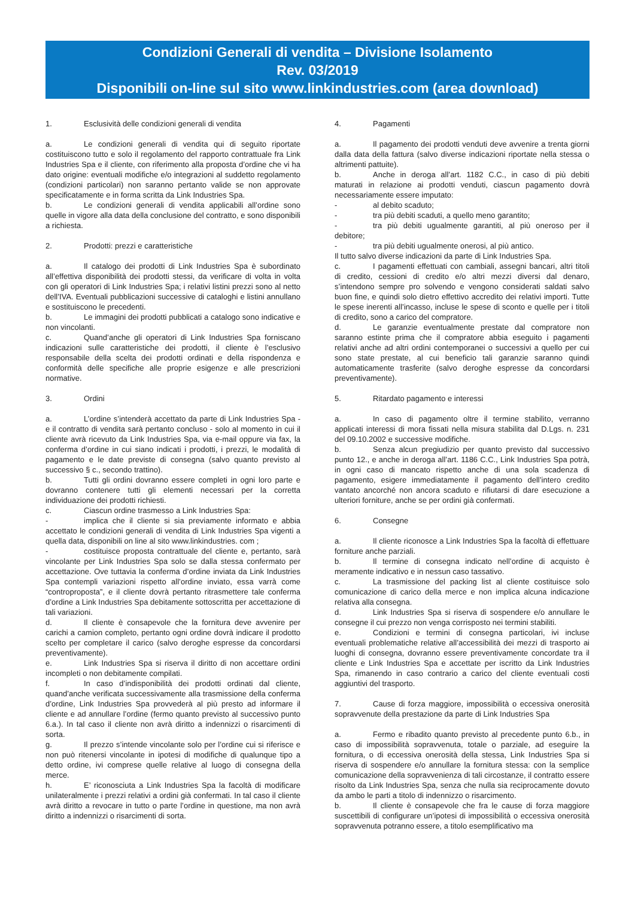Condizioni Generali di vendita – Divisione Isolamento
Rev. 03/2019
Disponibili on-line sul sito www.linkindustries.com (area download)
1. Esclusività delle condizioni generali di vendita
a. Le condizioni generali di vendita qui di seguito riportate costituiscono tutto e solo il regolamento del rapporto contrattuale fra Link Industries Spa e il cliente, con riferimento alla proposta d’ordine che vi ha dato origine: eventuali modifiche e/o integrazioni al suddetto regolamento (condizioni particolari) non saranno pertanto valide se non approvate specificatamente e in forma scritta da Link Industries Spa.
b. Le condizioni generali di vendita applicabili all’ordine sono quelle in vigore alla data della conclusione del contratto, e sono disponibili a richiesta.
2. Prodotti: prezzi e caratteristiche
a. Il catalogo dei prodotti di Link Industries Spa è subordinato all’effettiva disponibilità dei prodotti stessi, da verificare di volta in volta con gli operatori di Link Industries Spa; i relativi listini prezzi sono al netto dell’IVA. Eventuali pubblicazioni successive di cataloghi e listini annullano e sostituiscono le precedenti.
b. Le immagini dei prodotti pubblicati a catalogo sono indicative e non vincolanti.
c. Quand’anche gli operatori di Link Industries Spa forniscano indicazioni sulle caratteristiche dei prodotti, il cliente è l’esclusivo responsabile della scelta dei prodotti ordinati e della rispondenza e conformità delle specifiche alle proprie esigenze e alle prescrizioni normative.
3. Ordini
a. L’ordine s’intenderà accettato da parte di Link Industries Spa - e il contratto di vendita sarà pertanto concluso - solo al momento in cui il cliente avrà ricevuto da Link Industries Spa, via e-mail oppure via fax, la conferma d’ordine in cui siano indicati i prodotti, i prezzi, le modalità di pagamento e le date previste di consegna (salvo quanto previsto al successivo § c., secondo trattino).
b. Tutti gli ordini dovranno essere completi in ogni loro parte e dovranno contenere tutti gli elementi necessari per la corretta individuazione dei prodotti richiesti.
c. Ciascun ordine trasmesso a Link Industries Spa:
- implica che il cliente si sia previamente informato e abbia accettato le condizioni generali di vendita di Link Industries Spa vigenti a quella data, disponibili on line al sito www.linkindustries. com ;
- costituisce proposta contrattuale del cliente e, pertanto, sarà vincolante per Link Industries Spa solo se dalla stessa confermato per accettazione. Ove tuttavia la conferma d’ordine inviata da Link Industries Spa contempli variazioni rispetto all’ordine inviato, essa varrà come “controproposta”, e il cliente dovrà pertanto ritrasmettere tale conferma d’ordine a Link Industries Spa debitamente sottoscritta per accettazione di tali variazioni.
d. Il cliente è consapevole che la fornitura deve avvenire per carichi a camion completo, pertanto ogni ordine dovrà indicare il prodotto scelto per completare il carico (salvo deroghe espresse da concordarsi preventivamente).
e. Link Industries Spa si riserva il diritto di non accettare ordini incompleti o non debitamente compilati.
f. In caso d’indisponibilità dei prodotti ordinati dal cliente, quand’anche verificata successivamente alla trasmissione della conferma d’ordine, Link Industries Spa provvederà al più presto ad informare il cliente e ad annullare l’ordine (fermo quanto previsto al successivo punto 6.a.). In tal caso il cliente non avrà diritto a indennizzi o risarcimenti di sorta.
g. Il prezzo s’intende vincolante solo per l’ordine cui si riferisce e non può ritenersi vincolante in ipotesi di modifiche di qualunque tipo a detto ordine, ivi comprese quelle relative al luogo di consegna della merce.
h. E’ riconosciuta a Link Industries Spa la facoltà di modificare unilateralmente i prezzi relativi a ordini già confermati. In tal caso il cliente avrà diritto a revocare in tutto o parte l’ordine in questione, ma non avrà diritto a indennizzi o risarcimenti di sorta.
4. Pagamenti
a. Il pagamento dei prodotti venduti deve avvenire a trenta giorni dalla data della fattura (salvo diverse indicazioni riportate nella stessa o altrimenti pattuite).
b. Anche in deroga all’art. 1182 C.C., in caso di più debiti maturati in relazione ai prodotti venduti, ciascun pagamento dovrà necessariamente essere imputato:
- al debito scaduto;
- tra più debiti scaduti, a quello meno garantito;
- tra più debiti ugualmente garantiti, al più oneroso per il debitore;
- tra più debiti ugualmente onerosi, al più antico.
Il tutto salvo diverse indicazioni da parte di Link Industries Spa.
c. I pagamenti effettuati con cambiali, assegni bancari, altri titoli di credito, cessioni di credito e/o altri mezzi diversi dal denaro, s’intendono sempre pro solvendo e vengono considerati saldati salvo buon fine, e quindi solo dietro effettivo accredito dei relativi importi. Tutte le spese inerenti all’incasso, incluse le spese di sconto e quelle per i titoli di credito, sono a carico del compratore.
d. Le garanzie eventualmente prestate dal compratore non saranno estinte prima che il compratore abbia eseguito i pagamenti relativi anche ad altri ordini contemporanei o successivi a quello per cui sono state prestate, al cui beneficio tali garanzie saranno quindi automaticamente trasferite (salvo deroghe espresse da concordarsi preventivamente).
5. Ritardato pagamento e interessi
a. In caso di pagamento oltre il termine stabilito, verranno applicati interessi di mora fissati nella misura stabilita dal D.Lgs. n. 231 del 09.10.2002 e successive modifiche.
b. Senza alcun pregiudizio per quanto previsto dal successivo punto 12., e anche in deroga all’art. 1186 C.C., Link Industries Spa potrà, in ogni caso di mancato rispetto anche di una sola scadenza di pagamento, esigere immediatamente il pagamento dell’intero credito vantato ancorché non ancora scaduto e rifiutarsi di dare esecuzione a ulteriori forniture, anche se per ordini già confermati.
6. Consegne
a. Il cliente riconosce a Link Industries Spa la facoltà di effettuare forniture anche parziali.
b. Il termine di consegna indicato nell’ordine di acquisto è meramente indicativo e in nessun caso tassativo.
c. La trasmissione del packing list al cliente costituisce solo comunicazione di carico della merce e non implica alcuna indicazione relativa alla consegna.
d. Link Industries Spa si riserva di sospendere e/o annullare le consegne il cui prezzo non venga corrisposto nei termini stabiliti.
e. Condizioni e termini di consegna particolari, ivi incluse eventuali problematiche relative all’accessibilità dei mezzi di trasporto ai luoghi di consegna, dovranno essere preventivamente concordate tra il cliente e Link Industries Spa e accettate per iscritto da Link Industries Spa, rimanendo in caso contrario a carico del cliente eventuali costi aggiuntivi del trasporto.
7. Cause di forza maggiore, impossibilità o eccessiva onerosità sopravvenute della prestazione da parte di Link Industries Spa
a. Fermo e ribadito quanto previsto al precedente punto 6.b., in caso di impossibilità sopravvenuta, totale o parziale, ad eseguire la fornitura, o di eccessiva onerosità della stessa, Link Industries Spa si riserva di sospendere e/o annullare la fornitura stessa: con la semplice comunicazione della sopravvenienza di tali circostanze, il contratto essere risolto da Link Industries Spa, senza che nulla sia reciprocamente dovuto da ambo le parti a titolo di indennizzo o risarcimento.
b. Il cliente è consapevole che fra le cause di forza maggiore suscettibili di configurare un’ipotesi di impossibilità o eccessiva onerosità sopravvenuta potranno essere, a titolo esemplificativo ma